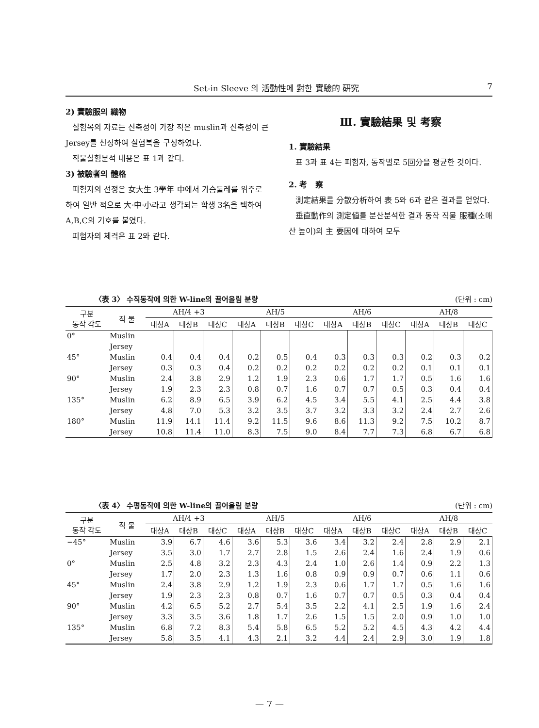Set-in Sleeve 의 活動性에 對한 實驗的 硏究 7
2) 實驗服의 織物
실험복의 자료는 신축성이 가장 적은 muslin과 신축성이 큰 Jersey를 선정하여 실험복을 구성하였다.
직물실험분석 내용은 표 1과 같다.
3) 被驗者의 體格
피험자의 선정은 女大生 3學年 中에서 가슴둘레를 위주로 하여 일반 적으로 大·中·小라고 생각되는 학생 3名을 택하여 A,B,C의 기호를 붙였다.
피험자의 체격은 표 2와 같다.
Ⅲ. 實驗結果 및 考察
1. 實驗結果
표 3과 표 4는 피험자, 동작별로 5回分을 평균한 것이다.
2. 考 察
測定結果를 分散分析하여 表 5와 6과 같은 결과를 얻었다.
垂直動作의 測定値를 분산분석한 결과 동작 직물 服種(소매산 높이)의 主 要因에 대하여 모두
〈表 3〉 수직동작에 의한 W-line의 끌어올림 분량 (단위 : cm)
| 구분 동작 각도 | 직 물 | AH/4 +3 | | | AH/5 | | | AH/6 | | | AH/8 | | |
| --- | --- | --- | --- | --- | --- | --- | --- | --- | --- | --- | --- | --- | --- |
| | | 대상A | 대상B | 대상C | 대상A | 대상B | 대상C | 대상A | 대상B | 대상C | 대상A | 대상B | 대상C |
| 0° | Muslin | | | | | | | | | | | | |
| | Jersey | | | | | | | | | | | | |
| 45° | Muslin | 0.4 | 0.4 | 0.4 | 0.2 | 0.5 | 0.4 | 0.3 | 0.3 | 0.3 | 0.2 | 0.3 | 0.2 |
| | Jersey | 0.3 | 0.3 | 0.4 | 0.2 | 0.2 | 0.2 | 0.2 | 0.2 | 0.2 | 0.1 | 0.1 | 0.1 |
| 90° | Muslin | 2.4 | 3.8 | 2.9 | 1.2 | 1.9 | 2.3 | 0.6 | 1.7 | 1.7 | 0.5 | 1.6 | 1.6 |
| | Jersey | 1.9 | 2.3 | 2.3 | 0.8 | 0.7 | 1.6 | 0.7 | 0.7 | 0.5 | 0.3 | 0.4 | 0.4 |
| 135° | Muslin | 6.2 | 8.9 | 6.5 | 3.9 | 6.2 | 4.5 | 3.4 | 5.5 | 4.1 | 2.5 | 4.4 | 3.8 |
| | Jersey | 4.8 | 7.0 | 5.3 | 3.2 | 3.5 | 3.7 | 3.2 | 3.3 | 3.2 | 2.4 | 2.7 | 2.6 |
| 180° | Muslin | 11.9 | 14.1 | 11.4 | 9.2 | 11.5 | 9.6 | 8.6 | 11.3 | 9.2 | 7.5 | 10.2 | 8.7 |
| | Jersey | 10.8 | 11.4 | 11.0 | 8.3 | 7.5 | 9.0 | 8.4 | 7.7 | 7.3 | 6.8 | 6.7 | 6.8 |
〈表 4〉 수평동작에 의한 W-line의 끌어올림 분량 (단위 : cm)
| 구분 동작 각도 | 직 물 | AH/4 +3 | | | AH/5 | | | AH/6 | | | AH/8 | | |
| --- | --- | --- | --- | --- | --- | --- | --- | --- | --- | --- | --- | --- | --- |
| | | 대상A | 대상B | 대상C | 대상A | 대상B | 대상C | 대상A | 대상B | 대상C | 대상A | 대상B | 대상C |
| −45° | Muslin | 3.9 | 6.7 | 4.6 | 3.6 | 5.3 | 3.6 | 3.4 | 3.2 | 2.4 | 2.8 | 2.9 | 2.1 |
| | Jersey | 3.5 | 3.0 | 1.7 | 2.7 | 2.8 | 1.5 | 2.6 | 2.4 | 1.6 | 2.4 | 1.9 | 0.6 |
| 0° | Muslin | 2.5 | 4.8 | 3.2 | 2.3 | 4.3 | 2.4 | 1.0 | 2.6 | 1.4 | 0.9 | 2.2 | 1.3 |
| | Jersey | 1.7 | 2.0 | 2.3 | 1.3 | 1.6 | 0.8 | 0.9 | 0.9 | 0.7 | 0.6 | 1.1 | 0.6 |
| 45° | Muslin | 2.4 | 3.8 | 2.9 | 1.2 | 1.9 | 2.3 | 0.6 | 1.7 | 1.7 | 0.5 | 1.6 | 1.6 |
| | Jersey | 1.9 | 2.3 | 2.3 | 0.8 | 0.7 | 1.6 | 0.7 | 0.7 | 0.5 | 0.3 | 0.4 | 0.4 |
| 90° | Muslin | 4.2 | 6.5 | 5.2 | 2.7 | 5.4 | 3.5 | 2.2 | 4.1 | 2.5 | 1.9 | 1.6 | 2.4 |
| | Jersey | 3.3 | 3.5 | 3.6 | 1.8 | 1.7 | 2.6 | 1.5 | 1.5 | 2.0 | 0.9 | 1.0 | 1.0 |
| 135° | Muslin | 6.8 | 7.2 | 8.3 | 5.4 | 5.8 | 6.5 | 5.2 | 5.2 | 4.5 | 4.3 | 4.2 | 4.4 |
| | Jersey | 5.8 | 3.5 | 4.1 | 4.3 | 2.1 | 3.2 | 4.4 | 2.4 | 2.9 | 3.0 | 1.9 | 1.8 |
— 7 —